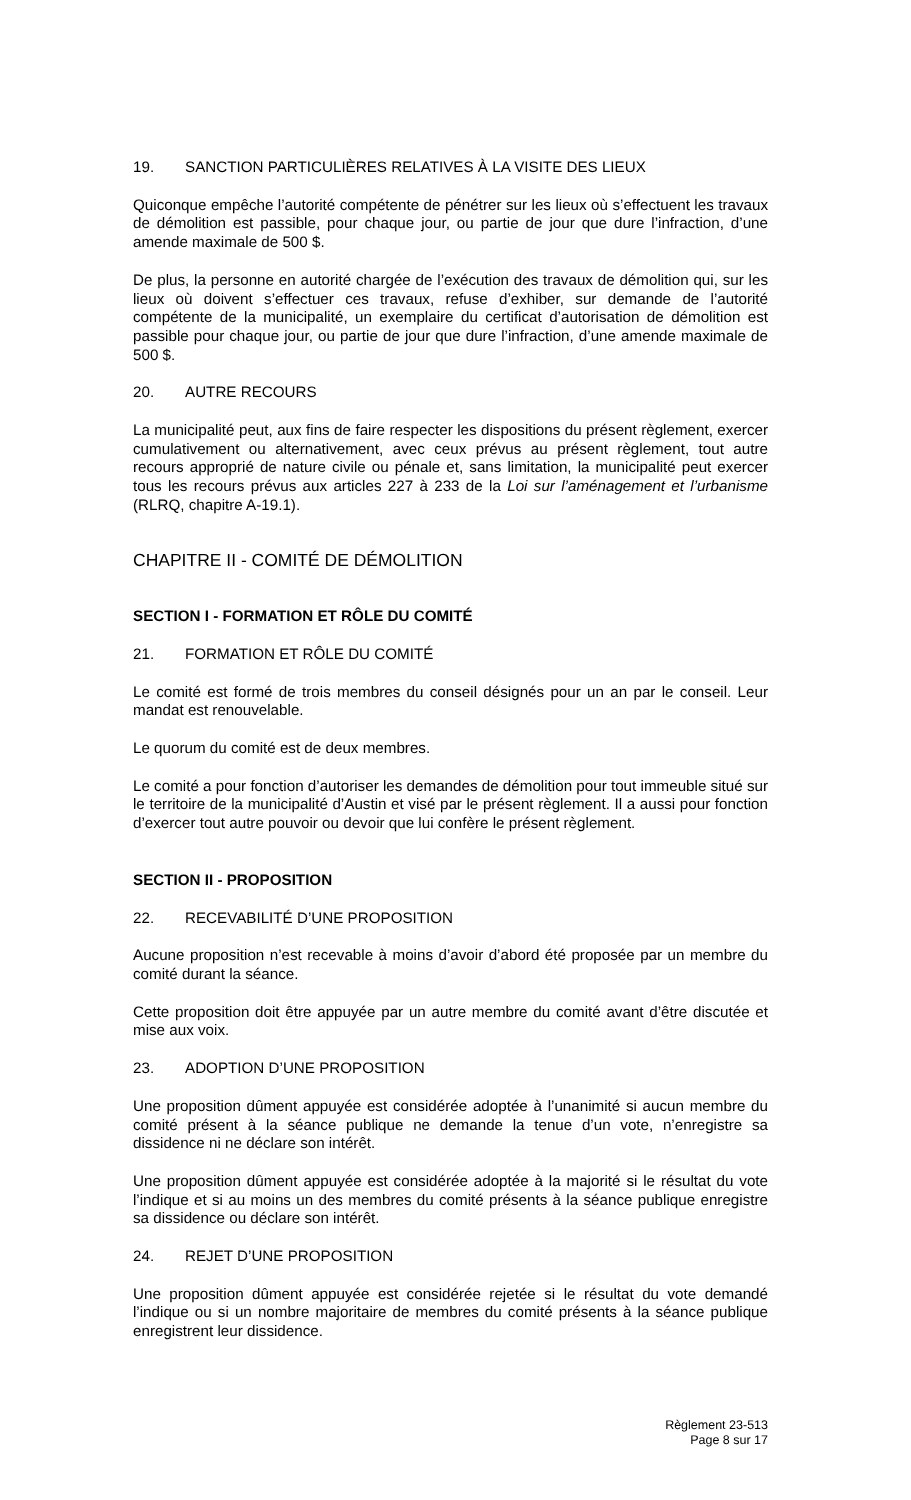19. SANCTION PARTICULIÈRES RELATIVES À LA VISITE DES LIEUX
Quiconque empêche l’autorité compétente de pénétrer sur les lieux où s’effectuent les travaux de démolition est passible, pour chaque jour, ou partie de jour que dure l’infraction, d’une amende maximale de 500 $.
De plus, la personne en autorité chargée de l’exécution des travaux de démolition qui, sur les lieux où doivent s’effectuer ces travaux, refuse d’exhiber, sur demande de l’autorité compétente de la municipalité, un exemplaire du certificat d’autorisation de démolition est passible pour chaque jour, ou partie de jour que dure l’infraction, d’une amende maximale de 500 $.
20. AUTRE RECOURS
La municipalité peut, aux fins de faire respecter les dispositions du présent règlement, exercer cumulativement ou alternativement, avec ceux prévus au présent règlement, tout autre recours approprié de nature civile ou pénale et, sans limitation, la municipalité peut exercer tous les recours prévus aux articles 227 à 233 de la Loi sur l’aménagement et l’urbanisme (RLRQ, chapitre A-19.1).
CHAPITRE II - COMITÉ DE DÉMOLITION
SECTION I - FORMATION ET RÔLE DU COMITÉ
21. FORMATION ET RÔLE DU COMITÉ
Le comité est formé de trois membres du conseil désignés pour un an par le conseil. Leur mandat est renouvelable.
Le quorum du comité est de deux membres.
Le comité a pour fonction d’autoriser les demandes de démolition pour tout immeuble situé sur le territoire de la municipalité d’Austin et visé par le présent règlement. Il a aussi pour fonction d’exercer tout autre pouvoir ou devoir que lui confère le présent règlement.
SECTION II - PROPOSITION
22. RECEVABILITÉ D’UNE PROPOSITION
Aucune proposition n’est recevable à moins d’avoir d’abord été proposée par un membre du comité durant la séance.
Cette proposition doit être appuyée par un autre membre du comité avant d’être discutée et mise aux voix.
23. ADOPTION D’UNE PROPOSITION
Une proposition dûment appuyée est considérée adoptée à l’unanimité si aucun membre du comité présent à la séance publique ne demande la tenue d’un vote, n’enregistre sa dissidence ni ne déclare son intérêt.
Une proposition dûment appuyée est considérée adoptée à la majorité si le résultat du vote l’indique et si au moins un des membres du comité présents à la séance publique enregistre sa dissidence ou déclare son intérêt.
24. REJET D’UNE PROPOSITION
Une proposition dûment appuyée est considérée rejetée si le résultat du vote demandé l’indique ou si un nombre majoritaire de membres du comité présents à la séance publique enregistrent leur dissidence.
Règlement 23-513
Page 8 sur 17